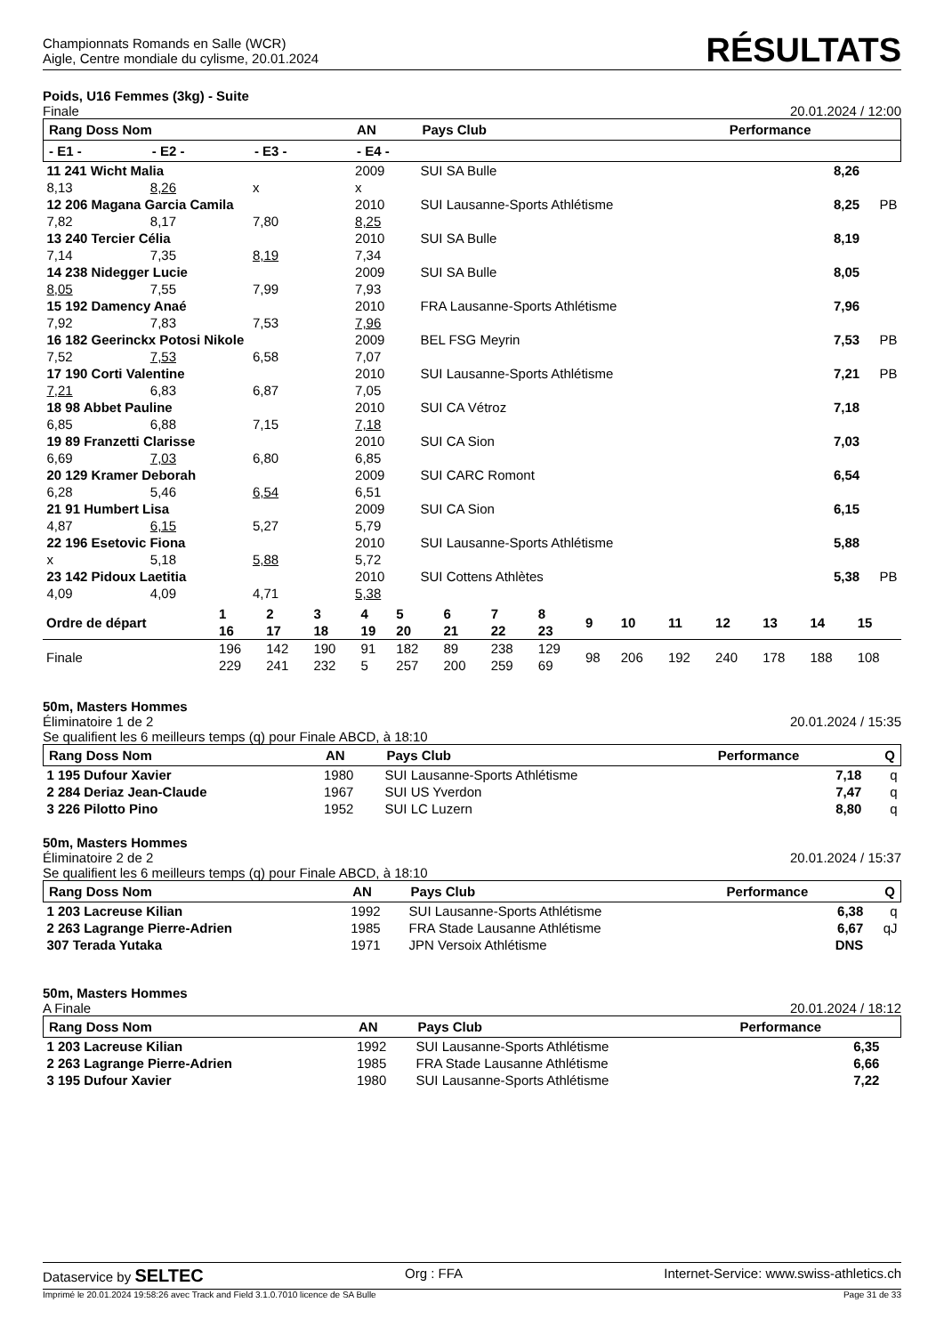Championnats Romands en Salle (WCR)
Aigle, Centre mondiale du cylisme, 20.01.2024
RÉSULTATS
Poids, U16 Femmes (3kg) - Suite
Finale 20.01.2024 / 12:00
| Rang Doss Nom | | | AN | Pays Club | Performance | |
| --- | --- | --- | --- | --- | --- | --- |
| - E1 - | - E2 - | - E3 - | - E4 - | | | |
| 11 241 Wicht Malia | | | 2009 | SUI SA Bulle | 8,26 | |
| 8,13 | 8,26 | x | x | | | |
| 12 206 Magana Garcia Camila | | | 2010 | SUI Lausanne-Sports Athlétisme | 8,25 | PB |
| 7,82 | 8,17 | 7,80 | 8,25 | | | |
| 13 240 Tercier Célia | | | 2010 | SUI SA Bulle | 8,19 | |
| 7,14 | 7,35 | 8,19 | 7,34 | | | |
| 14 238 Nidegger Lucie | | | 2009 | SUI SA Bulle | 8,05 | |
| 8,05 | 7,55 | 7,99 | 7,93 | | | |
| 15 192 Damency Anaé | | | 2010 | FRA Lausanne-Sports Athlétisme | 7,96 | |
| 7,92 | 7,83 | 7,53 | 7,96 | | | |
| 16 182 Geerinckx Potosi Nikole | | | 2009 | BEL FSG Meyrin | 7,53 | PB |
| 7,52 | 7,53 | 6,58 | 7,07 | | | |
| 17 190 Corti Valentine | | | 2010 | SUI Lausanne-Sports Athlétisme | 7,21 | PB |
| 7,21 | 6,83 | 6,87 | 7,05 | | | |
| 18 98 Abbet Pauline | | | 2010 | SUI CA Vétroz | 7,18 | |
| 6,85 | 6,88 | 7,15 | 7,18 | | | |
| 19 89 Franzetti Clarisse | | | 2010 | SUI CA Sion | 7,03 | |
| 6,69 | 7,03 | 6,80 | 6,85 | | | |
| 20 129 Kramer Deborah | | | 2009 | SUI CARC Romont | 6,54 | |
| 6,28 | 5,46 | 6,54 | 6,51 | | | |
| 21 91 Humbert Lisa | | | 2009 | SUI CA Sion | 6,15 | |
| 4,87 | 6,15 | 5,27 | 5,79 | | | |
| 22 196 Esetovic Fiona | | | 2010 | SUI Lausanne-Sports Athlétisme | 5,88 | |
| x | 5,18 | 5,88 | 5,72 | | | |
| 23 142 Pidoux Laetitia | | | 2010 | SUI Cottens Athlètes | 5,38 | PB |
| 4,09 | 4,09 | 4,71 | 5,38 | | | |
| Ordre de départ | 1 16 | 2 17 | 3 18 | 4 19 | 5 20 | 6 21 | 7 22 | 8 23 | 9 | 10 | 11 | 12 | 13 | 14 | 15 |
| Finale | 196 229 | 142 241 | 190 232 | 91 5 | 182 257 | 89 200 | 238 259 | 129 69 | 98 | 206 | 192 | 240 | 178 | 188 | 108 |
50m, Masters Hommes
Éliminatoire 1 de 2
Se qualifient les 6 meilleurs temps (q) pour Finale ABCD, à 18:10 20.01.2024 / 15:35
| Rang Doss Nom | AN | Pays Club | Performance | Q |
| --- | --- | --- | --- | --- |
| 1 195 Dufour Xavier | 1980 | SUI Lausanne-Sports Athlétisme | 7,18 | q |
| 2 284 Deriaz Jean-Claude | 1967 | SUI US Yverdon | 7,47 | q |
| 3 226 Pilotto Pino | 1952 | SUI LC Luzern | 8,80 | q |
50m, Masters Hommes
Éliminatoire 2 de 2
Se qualifient les 6 meilleurs temps (q) pour Finale ABCD, à 18:10 20.01.2024 / 15:37
| Rang Doss Nom | AN | Pays Club | Performance | Q |
| --- | --- | --- | --- | --- |
| 1 203 Lacreuse Kilian | 1992 | SUI Lausanne-Sports Athlétisme | 6,38 | q |
| 2 263 Lagrange Pierre-Adrien | 1985 | FRA Stade Lausanne Athlétisme | 6,67 | qJ |
| 307 Terada Yutaka | 1971 | JPN Versoix Athlétisme | DNS | |
50m, Masters Hommes
A Finale 20.01.2024 / 18:12
| Rang Doss Nom | AN | Pays Club | Performance | |
| --- | --- | --- | --- | --- |
| 1 203 Lacreuse Kilian | 1992 | SUI Lausanne-Sports Athlétisme | 6,35 | |
| 2 263 Lagrange Pierre-Adrien | 1985 | FRA Stade Lausanne Athlétisme | 6,66 | |
| 3 195 Dufour Xavier | 1980 | SUI Lausanne-Sports Athlétisme | 7,22 | |
Dataservice by SELTEC Org : FFA Internet-Service: www.swiss-athletics.ch
Imprimé le 20.01.2024 19:58:26 avec Track and Field 3.1.0.7010 licence de SA Bulle Page 31 de 33